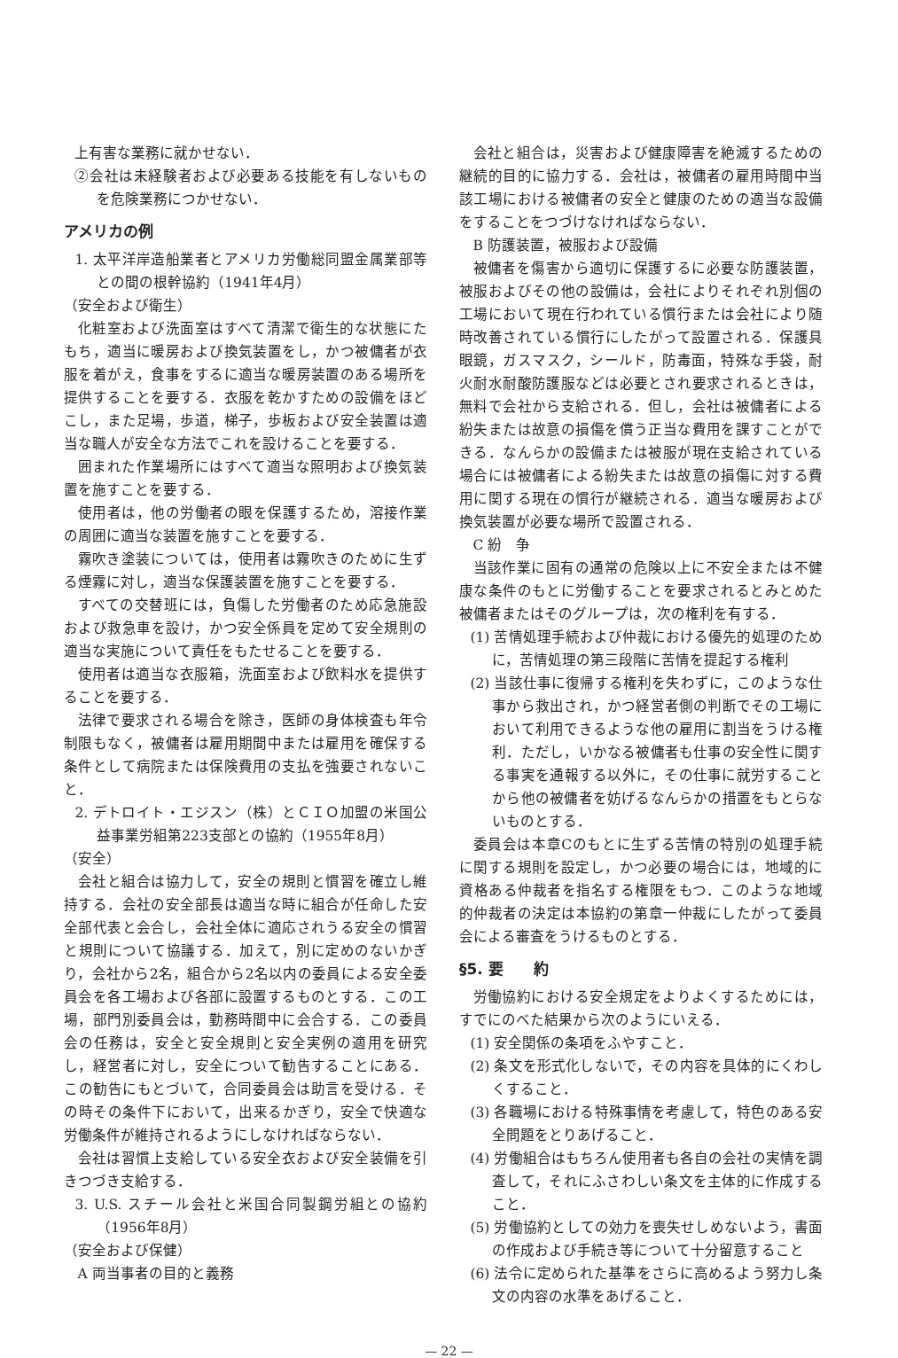上有害な業務に就かせない．
②会社は未経験者および必要ある技能を有しないものを危険業務につかせない．
アメリカの例
1. 太平洋岸造船業者とアメリカ労働総同盟金属業部等との間の根幹協約（1941年4月）
（安全および衛生）
化粧室および洗面室はすべて清潔で衛生的な状態にたもち，適当に暖房および換気装置をし，かつ被傭者が衣服を着がえ，食事をするに適当な暖房装置のある場所を提供することを要する．衣服を乾かすための設備をほどこし，また足場，歩道，梯子，歩板および安全装置は適当な職人が安全な方法でこれを設けることを要する．
囲まれた作業場所にはすべて適当な照明および換気装置を施すことを要する．
使用者は，他の労働者の眼を保護するため，溶接作業の周囲に適当な装置を施すことを要する．
霧吹き塗装については，使用者は霧吹きのために生ずる煙霧に対し，適当な保護装置を施すことを要する．
すべての交替班には，負傷した労働者のため応急施設および救急車を設け，かつ安全係員を定めて安全規則の適当な実施について責任をもたせることを要する．
使用者は適当な衣服箱，洗面室および飲料水を提供することを要する．
法律で要求される場合を除き，医師の身体検査も年令制限もなく，被傭者は雇用期間中または雇用を確保する条件として病院または保険費用の支払を強要されないこと．
2. デトロイト・エジスン（株）とＣＩＯ加盟の米国公益事業労組第223支部との協約（1955年8月）
（安全）
会社と組合は協力して，安全の規則と慣習を確立し維持する．会社の安全部長は適当な時に組合が任命した安全部代表と会合し，会社全体に適応されうる安全の慣習と規則について協議する．加えて，別に定めのないかぎり，会社から2名，組合から2名以内の委員による安全委員会を各工場および各部に設置するものとする．この工場，部門別委員会は，勤務時間中に会合する．この委員会の任務は，安全と安全規則と安全実例の適用を研究し，経営者に対し，安全について勧告することにある．この勧告にもとづいて，合同委員会は助言を受ける．その時その条件下において，出来るかぎり，安全で快適な労働条件が維持されるようにしなければならない．
会社は習慣上支給している安全衣および安全装備を引きつづき支給する．
3. U.S. スチール会社と米国合同製鋼労組との協約（1956年8月）
（安全および保健）
A 両当事者の目的と義務
会社と組合は，災害および健康障害を絶滅するための継続的目的に協力する．会社は，被傭者の雇用時間中当該工場における被傭者の安全と健康のための適当な設備をすることをつづけなければならない．
B 防護装置，被服および設備
被傭者を傷害から適切に保護するに必要な防護装置，被服およびその他の設備は，会社によりそれぞれ別個の工場において現在行われている慣行または会社により随時改善されている慣行にしたがって設置される．保護具眼鏡，ガスマスク，シールド，防毒面，特殊な手袋，耐火耐水耐酸防護服などは必要とされ要求されるときは，無料で会社から支給される．但し，会社は被傭者による紛失または故意の損傷を償う正当な費用を課すことができる．なんらかの設備または被服が現在支給されている場合には被傭者による紛失または故意の損傷に対する費用に関する現在の慣行が継続される．適当な暖房および換気装置が必要な場所で設置される．
C 紛　争
当該作業に固有の通常の危険以上に不安全または不健康な条件のもとに労働することを要求されるとみとめた被傭者またはそのグループは，次の権利を有する．
(1) 苦情処理手続および仲裁における優先的処理のために，苦情処理の第三段階に苦情を提起する権利
(2) 当該仕事に復帰する権利を失わずに，このような仕事から救出され，かつ経営者側の判断でその工場において利用できるような他の雇用に割当をうける権利．ただし，いかなる被傭者も仕事の安全性に関する事実を通報する以外に，その仕事に就労することから他の被傭者を妨げるなんらかの措置をもとらないものとする．
委員会は本章Cのもとに生ずる苦情の特別の処理手続に関する規則を設定し，かつ必要の場合には，地域的に資格ある仲裁者を指名する権限をもつ．このような地域的仲裁者の決定は本協約の第章一仲裁にしたがって委員会による審査をうけるものとする．
§5. 要　　約
労働協約における安全規定をよりよくするためには，すでにのべた結果から次のようにいえる．
(1) 安全関係の条項をふやすこと．
(2) 条文を形式化しないで，その内容を具体的にくわしくすること．
(3) 各職場における特殊事情を考慮して，特色のある安全問題をとりあげること．
(4) 労働組合はもちろん使用者も各自の会社の実情を調査して，それにふさわしい条文を主体的に作成すること．
(5) 労働協約としての効力を喪失せしめないよう，書面の作成および手続き等について十分留意すること
(6) 法令に定められた基準をさらに高めるよう努力し条文の内容の水準をあげること．
— 22 —